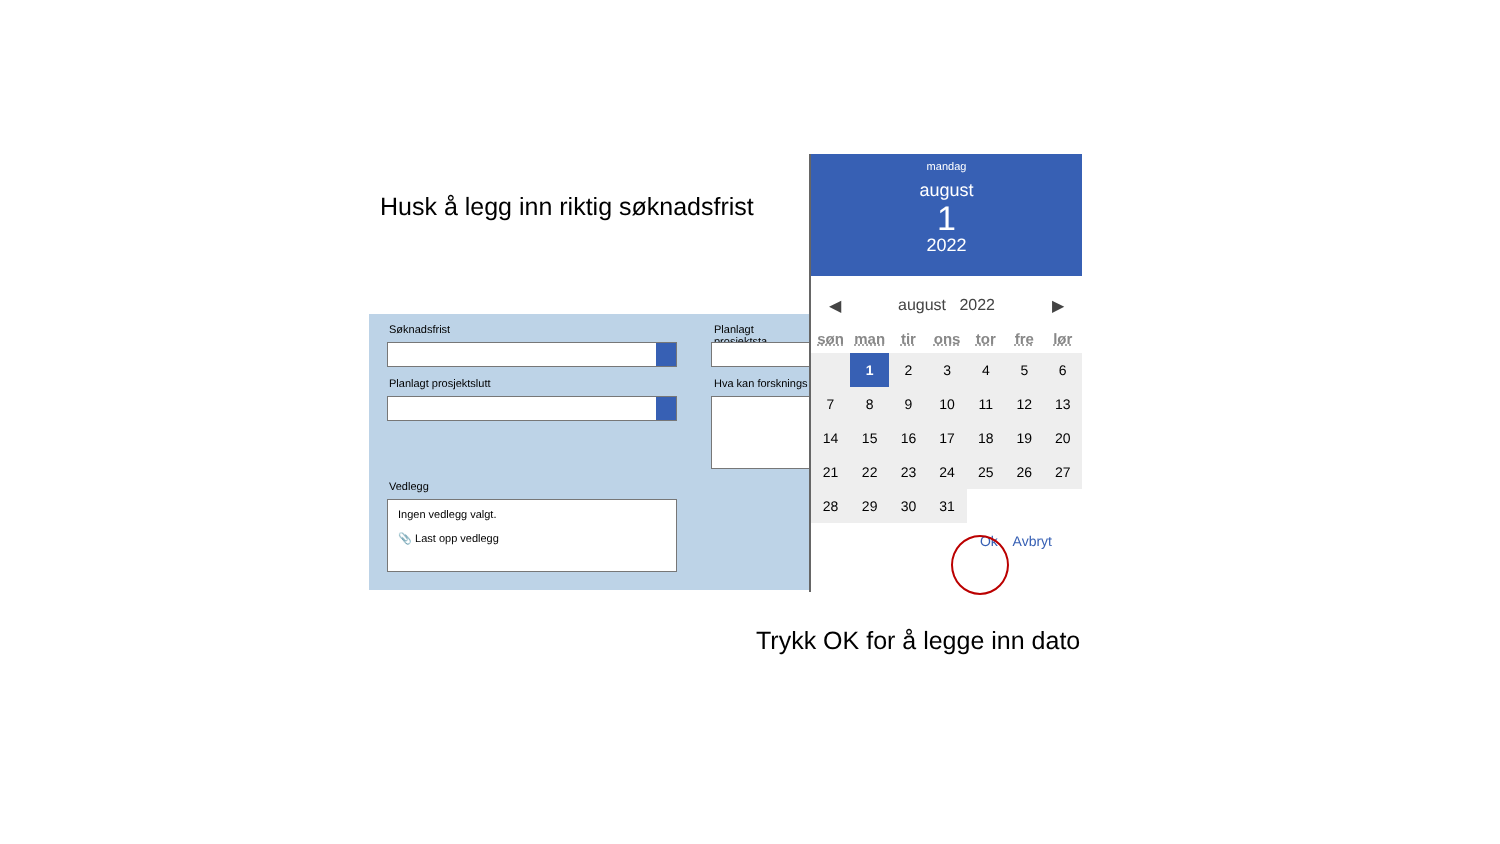Husk å legg inn riktig søknadsfrist
Søknadsfrist Planlagt prosjektsta
Planlagt prosjektslutt Hva kan forsknings
Vedlegg
Ingen vedlegg valgt.
📎 Last opp vedlegg
mandag
august
1
2022
◀ august 2022 ▶
| søn | man | tir | ons | tor | fre | lør |
| --- | --- | --- | --- | --- | --- | --- |
| | 1 | 2 | 3 | 4 | 5 | 6 |
| 7 | 8 | 9 | 10 | 11 | 12 | 13 |
| 14 | 15 | 16 | 17 | 18 | 19 | 20 |
| 21 | 22 | 23 | 24 | 25 | 26 | 27 |
| 28 | 29 | 30 | 31 | | | |
Ok Avbryt
Trykk OK for å legge inn dato